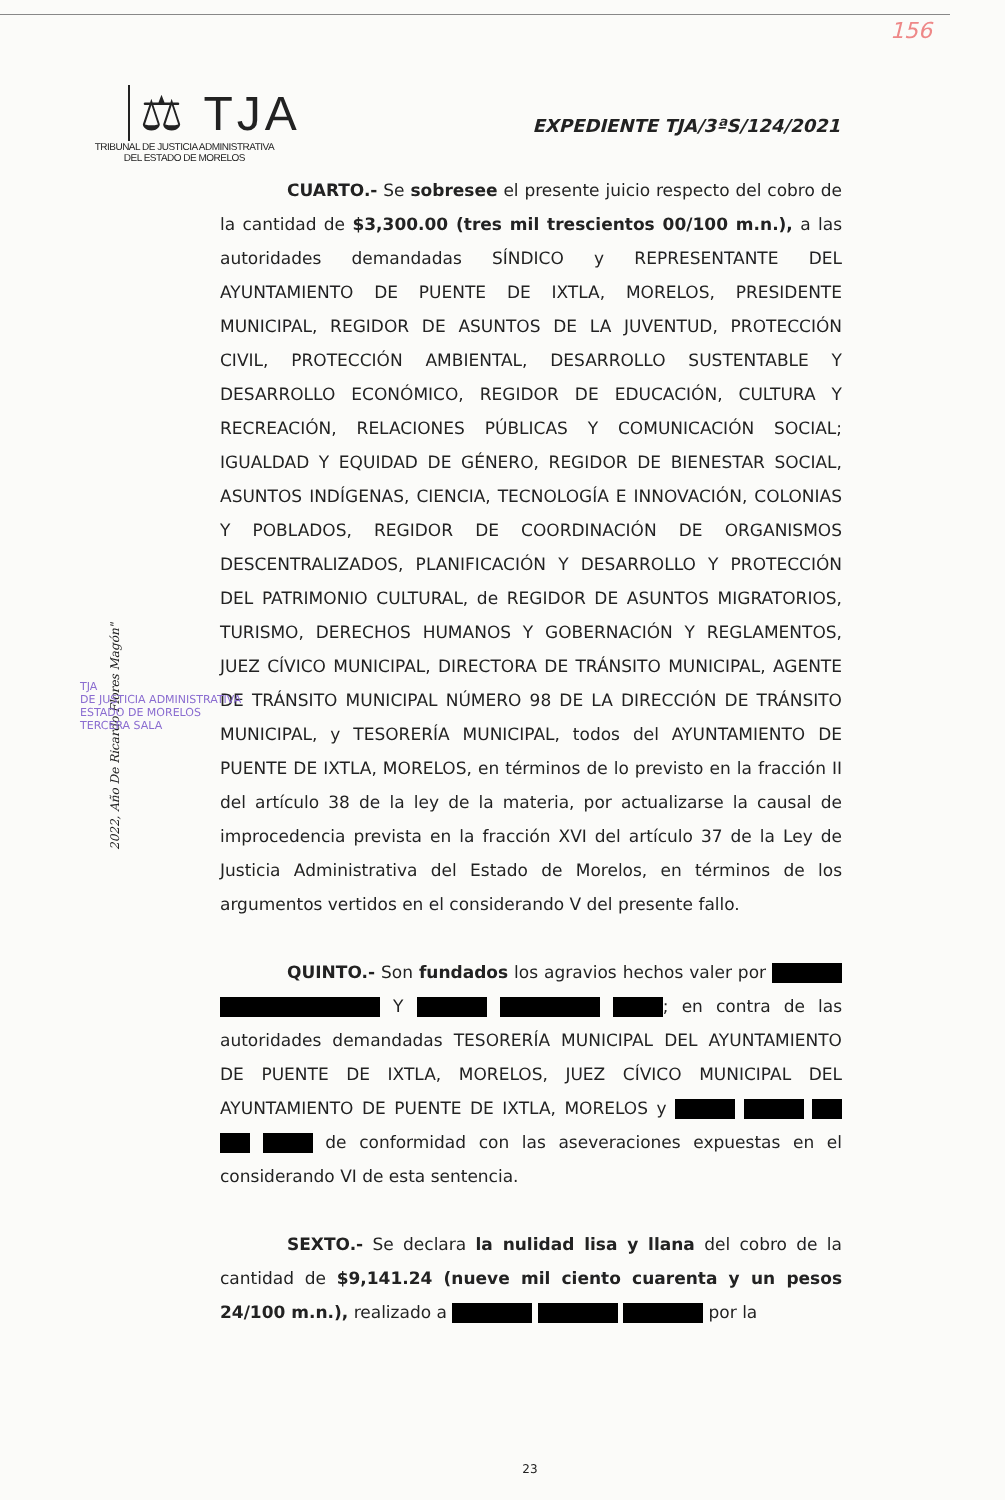156
⚖ TJA
TRIBUNAL DE JUSTICIA ADMINISTRATIVA
DEL ESTADO DE MORELOS
EXPEDIENTE TJA/3ªS/124/2021
2022, Año De Ricardo Flores Magón"
TJA
DE JUSTICIA ADMINISTRATIVA
ESTADO DE MORELOS
TERCERA SALA
CUARTO.- Se sobresee el presente juicio respecto del cobro de la cantidad de $3,300.00 (tres mil trescientos 00/100 m.n.), a las autoridades demandadas SÍNDICO y REPRESENTANTE DEL AYUNTAMIENTO DE PUENTE DE IXTLA, MORELOS, PRESIDENTE MUNICIPAL, REGIDOR DE ASUNTOS DE LA JUVENTUD, PROTECCIÓN CIVIL, PROTECCIÓN AMBIENTAL, DESARROLLO SUSTENTABLE Y DESARROLLO ECONÓMICO, REGIDOR DE EDUCACIÓN, CULTURA Y RECREACIÓN, RELACIONES PÚBLICAS Y COMUNICACIÓN SOCIAL; IGUALDAD Y EQUIDAD DE GÉNERO, REGIDOR DE BIENESTAR SOCIAL, ASUNTOS INDÍGENAS, CIENCIA, TECNOLOGÍA E INNOVACIÓN, COLONIAS Y POBLADOS, REGIDOR DE COORDINACIÓN DE ORGANISMOS DESCENTRALIZADOS, PLANIFICACIÓN Y DESARROLLO Y PROTECCIÓN DEL PATRIMONIO CULTURAL, de REGIDOR DE ASUNTOS MIGRATORIOS, TURISMO, DERECHOS HUMANOS Y GOBERNACIÓN Y REGLAMENTOS, JUEZ CÍVICO MUNICIPAL, DIRECTORA DE TRÁNSITO MUNICIPAL, AGENTE DE TRÁNSITO MUNICIPAL NÚMERO 98 DE LA DIRECCIÓN DE TRÁNSITO MUNICIPAL, y TESORERÍA MUNICIPAL, todos del AYUNTAMIENTO DE PUENTE DE IXTLA, MORELOS, en términos de lo previsto en la fracción II del artículo 38 de la ley de la materia, por actualizarse la causal de improcedencia prevista en la fracción XVI del artículo 37 de la Ley de Justicia Administrativa del Estado de Morelos, en términos de los argumentos vertidos en el considerando V del presente fallo.
QUINTO.- Son fundados los agravios hechos valer por Y ; en contra de las autoridades demandadas TESORERÍA MUNICIPAL DEL AYUNTAMIENTO DE PUENTE DE IXTLA, MORELOS, JUEZ CÍVICO MUNICIPAL DEL AYUNTAMIENTO DE PUENTE DE IXTLA, MORELOS y de conformidad con las aseveraciones expuestas en el considerando VI de esta sentencia.
SEXTO.- Se declara la nulidad lisa y llana del cobro de la cantidad de $9,141.24 (nueve mil ciento cuarenta y un pesos 24/100 m.n.), realizado a por la
23